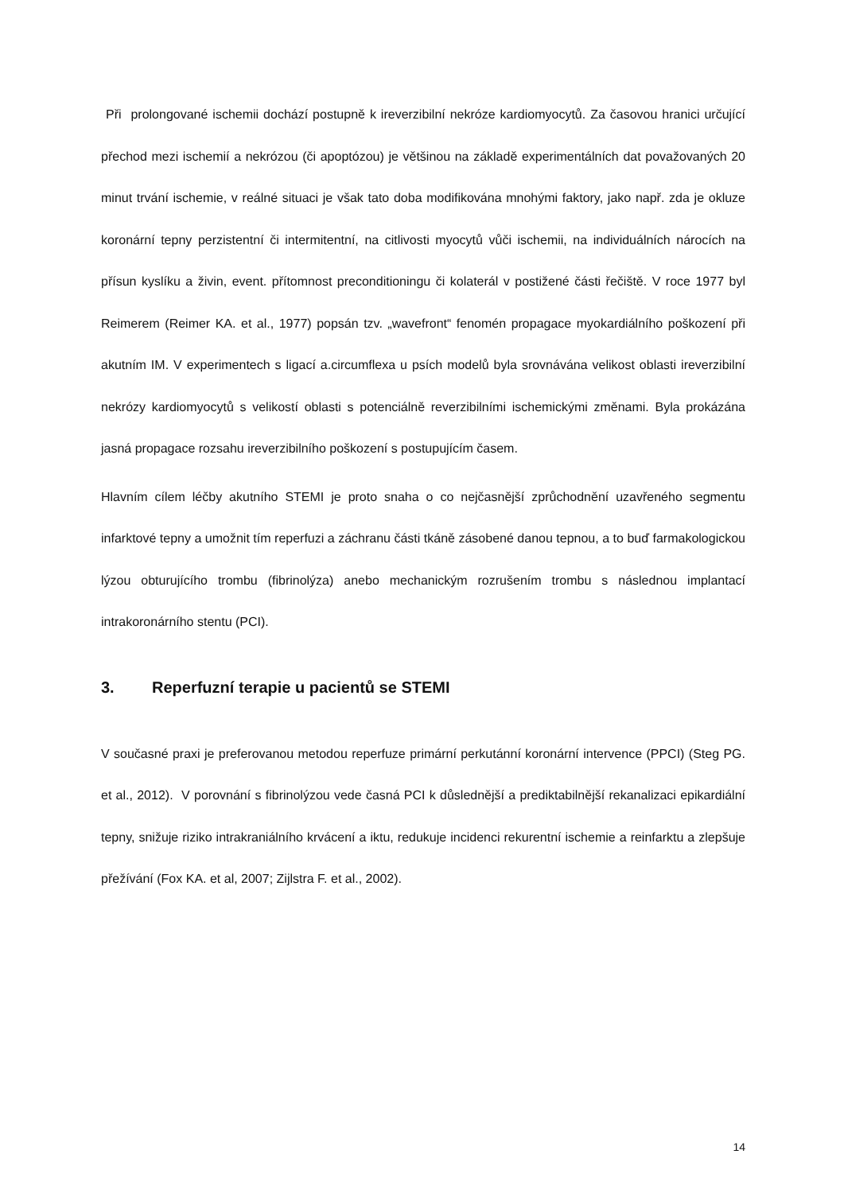Při prolongované ischemii dochází postupně k ireverzibilní nekróze kardiomyocytů. Za časovou hranici určující přechod mezi ischemií a nekrózou (či apoptózou) je většinou na základě experimentálních dat považovaných 20 minut trvání ischemie, v reálné situaci je však tato doba modifikována mnohými faktory, jako např. zda je okluze koronární tepny perzistentní či intermitentní, na citlivosti myocytů vůči ischemii, na individuálních nárocích na přísun kyslíku a živin, event. přítomnost preconditioningu či kolaterál v postižené části řečiště. V roce 1977 byl Reimerem (Reimer KA. et al., 1977) popsán tzv. „wavefront“ fenomén propagace myokardiálního poškození při akutním IM. V experimentech s ligací a.circumflexa u psích modelů byla srovnávána velikost oblasti ireverzibilní nekrózy kardiomyocytů s velikostí oblasti s potenciálně reverzibilními ischemickými změnami. Byla prokázána jasná propagace rozsahu ireverzibilního poškození s postupujícím časem.
Hlavním cílem léčby akutního STEMI je proto snaha o co nejčasnější zprůchodnění uzavřeného segmentu infarktové tepny a umožnit tím reperfuzi a záchranu části tkáně zásobené danou tepnou, a to buď farmakologickou lýzou obturujícího trombu (fibrinolýza) anebo mechanickým rozrušením trombu s následnou implantací intrakoronárního stentu (PCI).
3. Reperfuzní terapie u pacientů se STEMI
V současné praxi je preferovanou metodou reperfuze primární perkutánní koronární intervence (PPCI) (Steg PG. et al., 2012). V porovnání s fibrinolýzou vede časná PCI k důslednější a prediktabilnější rekanalizaci epikardiální tepny, snižuje riziko intrakraniálního krvácení a iktu, redukuje incidenci rekurentní ischemie a reinfarktu a zlepšuje přežívání (Fox KA. et al, 2007; Zijlstra F. et al., 2002).
14